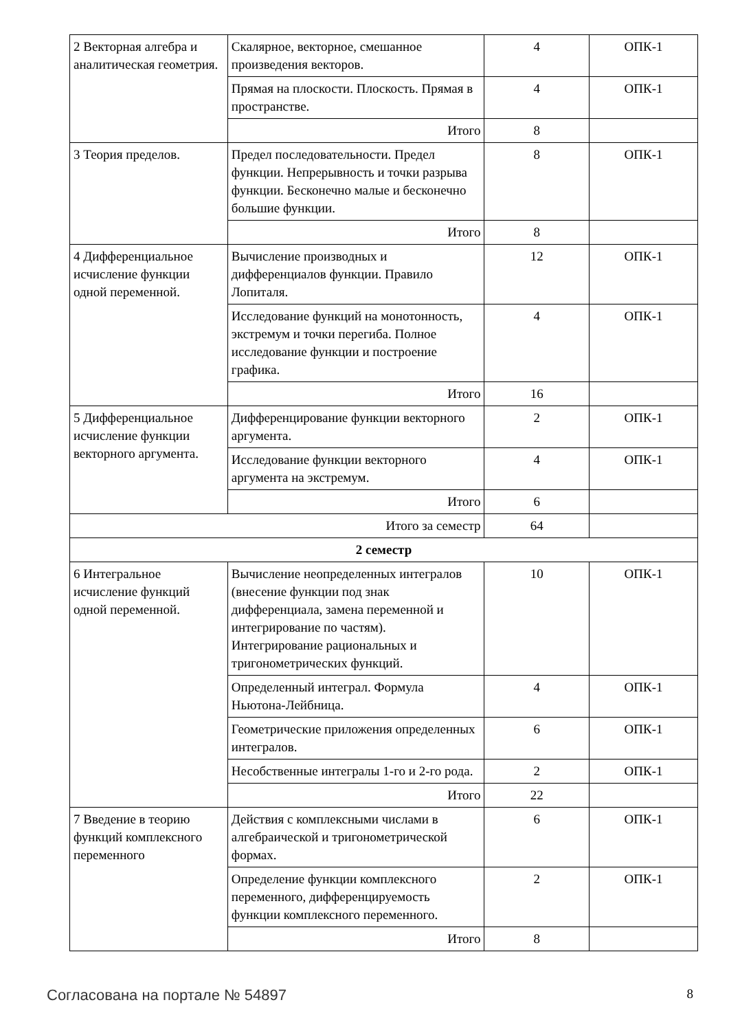| 2 Векторная алгебра и аналитическая геометрия. | Скалярное, векторное, смешанное произведения векторов. | 4 | ОПК-1 |
| | Прямая на плоскости. Плоскость. Прямая в пространстве. | 4 | ОПК-1 |
| | Итого | 8 | |
| 3 Теория пределов. | Предел последовательности. Предел функции. Непрерывность и точки разрыва функции. Бесконечно малые и бесконечно большие функции. | 8 | ОПК-1 |
| | Итого | 8 | |
| 4 Дифференциальное исчисление функции одной переменной. | Вычисление производных и дифференциалов функции. Правило Лопиталя. | 12 | ОПК-1 |
| | Исследование функций на монотонность, экстремум и точки перегиба. Полное исследование функции и построение графика. | 4 | ОПК-1 |
| | Итого | 16 | |
| 5 Дифференциальное исчисление функции векторного аргумента. | Дифференцирование функции векторного аргумента. | 2 | ОПК-1 |
| | Исследование функции векторного аргумента на экстремум. | 4 | ОПК-1 |
| | Итого | 6 | |
| Итого за семестр | | 64 | |
| 2 семестр | | | |
| 6 Интегральное исчисление функций одной переменной. | Вычисление неопределенных интегралов (внесение функции под знак дифференциала, замена переменной и интегрирование по частям). Интегрирование рациональных и тригонометрических функций. | 10 | ОПК-1 |
| | Определенный интеграл. Формула Ньютона-Лейбница. | 4 | ОПК-1 |
| | Геометрические приложения определенных интегралов. | 6 | ОПК-1 |
| | Несобственные интегралы 1-го и 2-го рода. | 2 | ОПК-1 |
| | Итого | 22 | |
| 7 Введение в теорию функций комплексного переменного | Действия с комплексными числами в алгебраической и тригонометрической формах. | 6 | ОПК-1 |
| | Определение функции комплексного переменного, дифференцируемость функции комплексного переменного. | 2 | ОПК-1 |
| | Итого | 8 | |
Согласована на портале № 54897 8